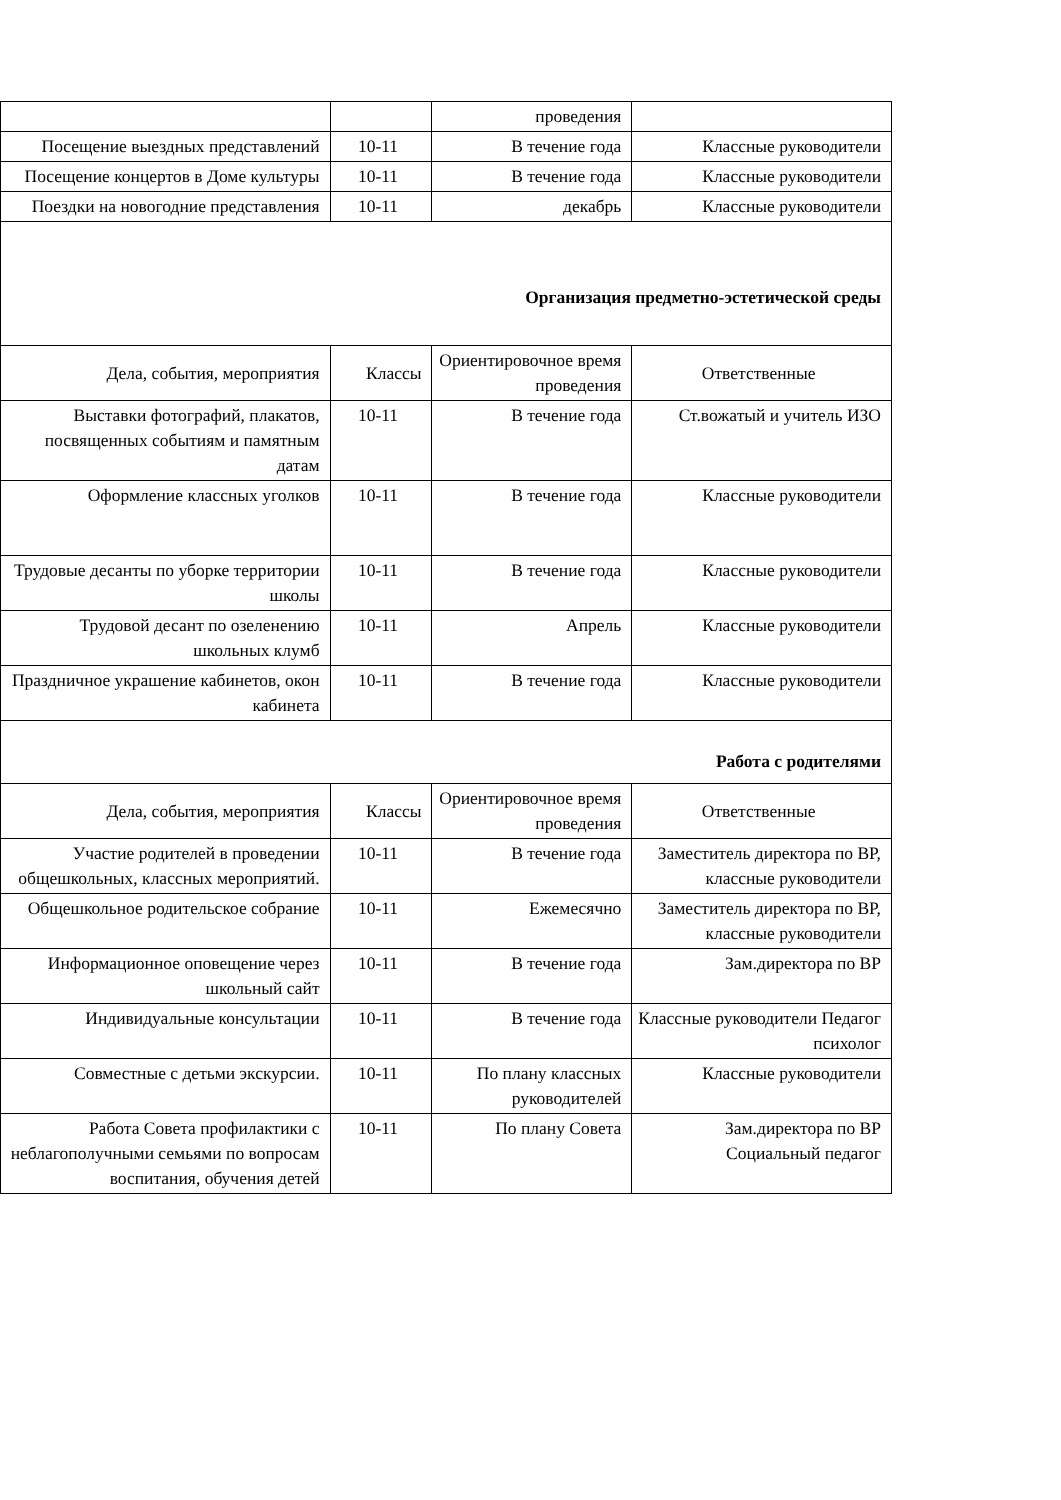| | | проведения | |
| Посещение выездных представлений | 10-11 | В течение года | Классные руководители |
| Посещение концертов в Доме культуры | 10-11 | В течение года | Классные руководители |
| Поездки на новогодние представления | 10-11 | декабрь | Классные руководители |
| Организация предметно-эстетической среды | | | |
| Дела, события, мероприятия | Классы | Ориентировочное время проведения | Ответственные |
| Выставки фотографий, плакатов, посвященных событиям и памятным датам | 10-11 | В течение года | Ст.вожатый и учитель ИЗО |
| Оформление классных уголков | 10-11 | В течение года | Классные руководители |
| Трудовые десанты по уборке территории школы | 10-11 | В течение года | Классные руководители |
| Трудовой десант по озеленению школьных клумб | 10-11 | Апрель | Классные руководители |
| Праздничное украшение кабинетов, окон кабинета | 10-11 | В течение года | Классные руководители |
| Работа с родителями | | | |
| Дела, события, мероприятия | Классы | Ориентировочное время проведения | Ответственные |
| Участие родителей в проведении общешкольных, классных мероприятий. | 10-11 | В течение года | Заместитель директора по ВР, классные руководители |
| Общешкольное родительское собрание | 10-11 | Ежемесячно | Заместитель директора по ВР, классные руководители |
| Информационное оповещение через школьный сайт | 10-11 | В течение года | Зам.директора по ВР |
| Индивидуальные консультации | 10-11 | В течение года | Классные руководители Педагог психолог |
| Совместные с детьми экскурсии. | 10-11 | По плану классных руководителей | Классные руководители |
| Работа Совета профилактики с неблагополучными семьями по вопросам воспитания, обучения детей | 10-11 | По плану Совета | Зам.директора по ВР Социальный педагог |